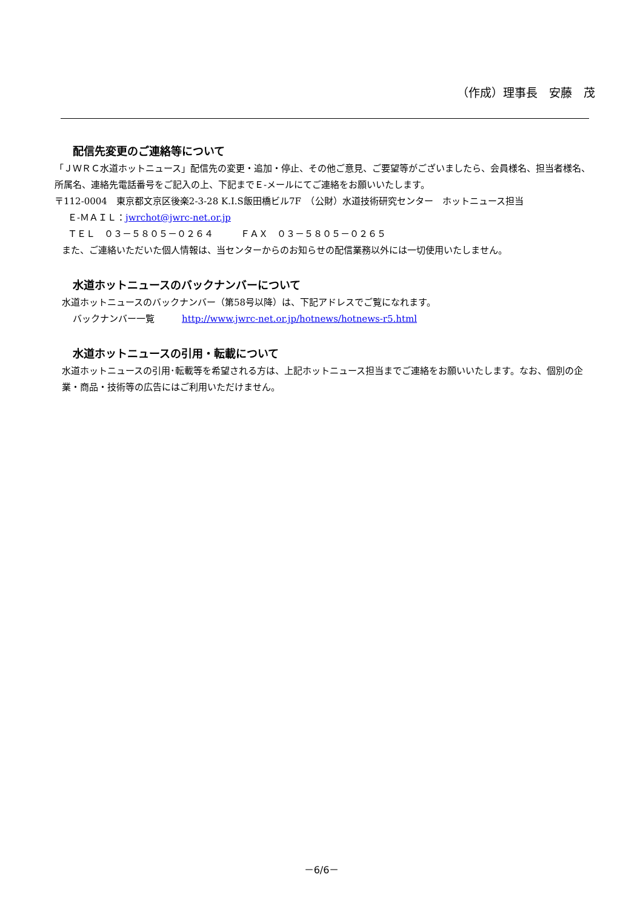（作成）理事長　安藤　茂
配信先変更のご連絡等について
「ＪＷＲＣ水道ホットニュース」配信先の変更・追加・停止、その他ご意見、ご要望等がございましたら、会員様名、担当者様名、所属名、連絡先電話番号をご記入の上、下記までＥ-メールにてご連絡をお願いいたします。
〒112-0004　東京都文京区後楽2-3-28 K.I.S飯田橋ビル7F　（公財）水道技術研究センター　ホットニュース担当
Ｅ-ＭＡＩＬ：jwrchot@jwrc-net.or.jp
ＴＥＬ　０３－５８０５－０２６４　　　ＦＡＸ　０３－５８０５－０２６５
また、ご連絡いただいた個人情報は、当センターからのお知らせの配信業務以外には一切使用いたしません。
水道ホットニュースのバックナンバーについて
水道ホットニュースのバックナンバー（第58号以降）は、下記アドレスでご覧になれます。
バックナンバー一覧　　　http://www.jwrc-net.or.jp/hotnews/hotnews-r5.html
水道ホットニュースの引用・転載について
水道ホットニュースの引用･転載等を希望される方は、上記ホットニュース担当までご連絡をお願いいたします。なお、個別の企業・商品・技術等の広告にはご利用いただけません。
－6/6－